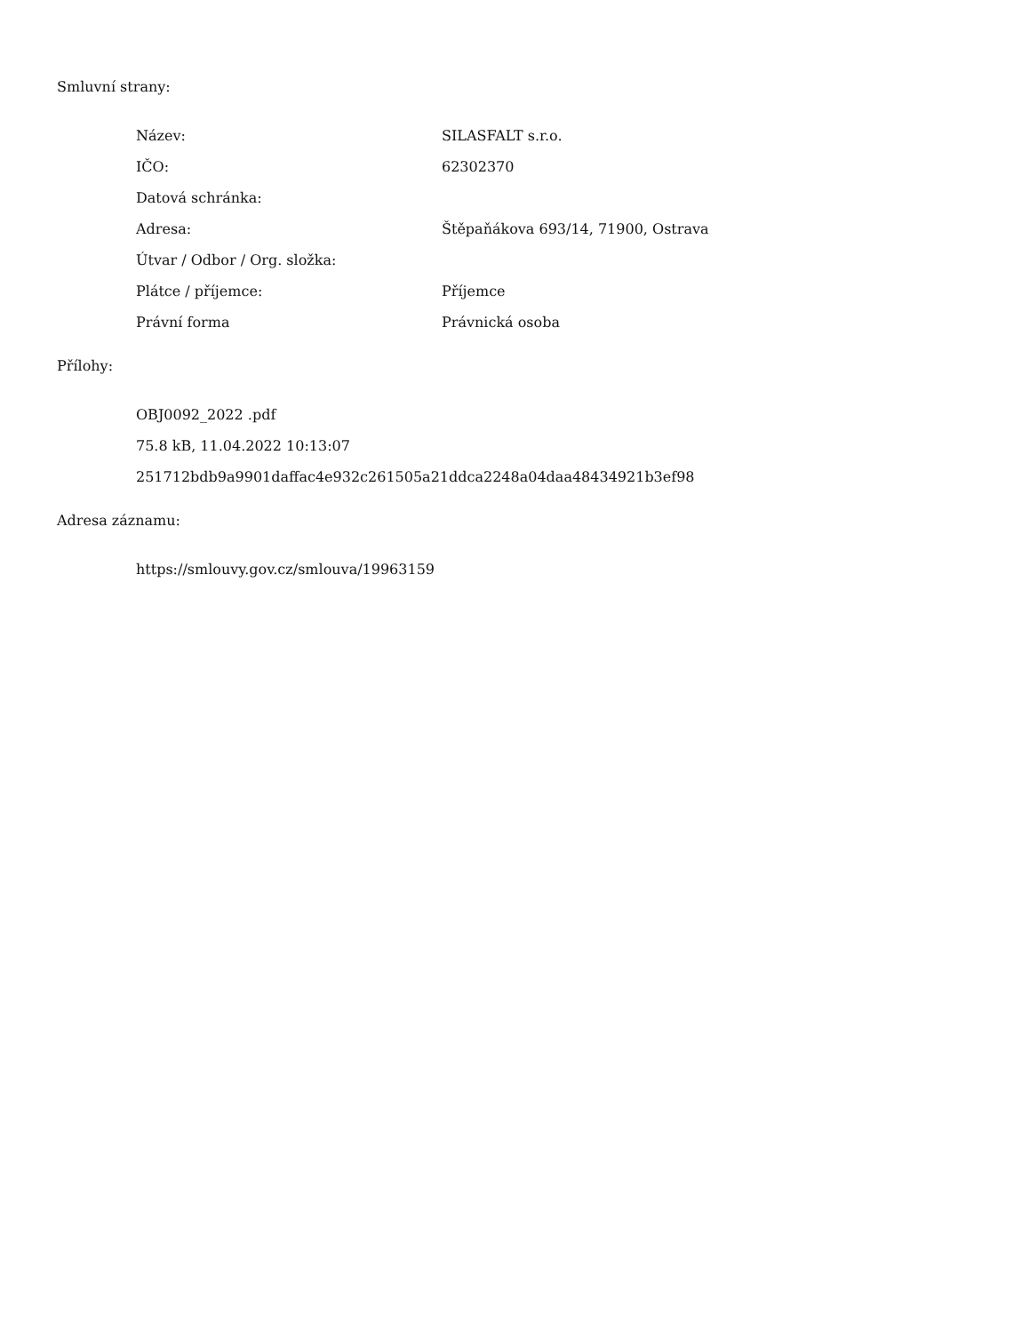Smluvní strany:
| Název: | SILASFALT s.r.o. |
| IČO: | 62302370 |
| Datová schránka: | |
| Adresa: | Štěpaňákova 693/14, 71900, Ostrava |
| Útvar / Odbor / Org. složka: | |
| Plátce / příjemce: | Příjemce |
| Právní forma | Právnická osoba |
Přílohy:
OBJ0092_2022 .pdf
75.8 kB, 11.04.2022 10:13:07
251712bdb9a9901daffac4e932c261505a21ddca2248a04daa48434921b3ef98
Adresa záznamu:
https://smlouvy.gov.cz/smlouva/19963159